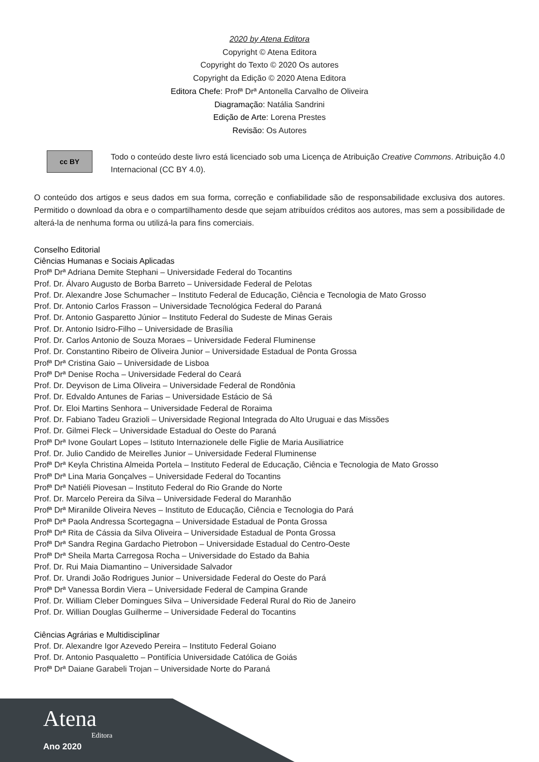2020 by Atena Editora
Copyright © Atena Editora
Copyright do Texto © 2020 Os autores
Copyright da Edição © 2020 Atena Editora
Editora Chefe: Profª Drª Antonella Carvalho de Oliveira
Diagramação: Natália Sandrini
Edição de Arte: Lorena Prestes
Revisão: Os Autores
cc BY
Todo o conteúdo deste livro está licenciado sob uma Licença de Atribuição Creative Commons. Atribuição 4.0 Internacional (CC BY 4.0).
O conteúdo dos artigos e seus dados em sua forma, correção e confiabilidade são de responsabilidade exclusiva dos autores. Permitido o download da obra e o compartilhamento desde que sejam atribuídos créditos aos autores, mas sem a possibilidade de alterá-la de nenhuma forma ou utilizá-la para fins comerciais.
Conselho Editorial
Ciências Humanas e Sociais Aplicadas
Profª Drª Adriana Demite Stephani – Universidade Federal do Tocantins
Prof. Dr. Álvaro Augusto de Borba Barreto – Universidade Federal de Pelotas
Prof. Dr. Alexandre Jose Schumacher – Instituto Federal de Educação, Ciência e Tecnologia de Mato Grosso
Prof. Dr. Antonio Carlos Frasson – Universidade Tecnológica Federal do Paraná
Prof. Dr. Antonio Gasparetto Júnior – Instituto Federal do Sudeste de Minas Gerais
Prof. Dr. Antonio Isidro-Filho – Universidade de Brasília
Prof. Dr. Carlos Antonio de Souza Moraes – Universidade Federal Fluminense
Prof. Dr. Constantino Ribeiro de Oliveira Junior – Universidade Estadual de Ponta Grossa
Profª Drª Cristina Gaio – Universidade de Lisboa
Profª Drª Denise Rocha – Universidade Federal do Ceará
Prof. Dr. Deyvison de Lima Oliveira – Universidade Federal de Rondônia
Prof. Dr. Edvaldo Antunes de Farias – Universidade Estácio de Sá
Prof. Dr. Eloi Martins Senhora – Universidade Federal de Roraima
Prof. Dr. Fabiano Tadeu Grazioli – Universidade Regional Integrada do Alto Uruguai e das Missões
Prof. Dr. Gilmei Fleck – Universidade Estadual do Oeste do Paraná
Profª Drª Ivone Goulart Lopes – Istituto Internazionele delle Figlie de Maria Ausiliatrice
Prof. Dr. Julio Candido de Meirelles Junior – Universidade Federal Fluminense
Profª Drª Keyla Christina Almeida Portela – Instituto Federal de Educação, Ciência e Tecnologia de Mato Grosso
Profª Drª Lina Maria Gonçalves – Universidade Federal do Tocantins
Profª Drª Natiéli Piovesan – Instituto Federal do Rio Grande do Norte
Prof. Dr. Marcelo Pereira da Silva – Universidade Federal do Maranhão
Profª Drª Miranilde Oliveira Neves – Instituto de Educação, Ciência e Tecnologia do Pará
Profª Drª Paola Andressa Scortegagna – Universidade Estadual de Ponta Grossa
Profª Drª Rita de Cássia da Silva Oliveira – Universidade Estadual de Ponta Grossa
Profª Drª Sandra Regina Gardacho Pietrobon – Universidade Estadual do Centro-Oeste
Profª Drª Sheila Marta Carregosa Rocha – Universidade do Estado da Bahia
Prof. Dr. Rui Maia Diamantino – Universidade Salvador
Prof. Dr. Urandi João Rodrigues Junior – Universidade Federal do Oeste do Pará
Profª Drª Vanessa Bordin Viera – Universidade Federal de Campina Grande
Prof. Dr. William Cleber Domingues Silva – Universidade Federal Rural do Rio de Janeiro
Prof. Dr. Willian Douglas Guilherme – Universidade Federal do Tocantins
Ciências Agrárias e Multidisciplinar
Prof. Dr. Alexandre Igor Azevedo Pereira – Instituto Federal Goiano
Prof. Dr. Antonio Pasqualetto – Pontifícia Universidade Católica de Goiás
Profª Drª Daiane Garabeli Trojan – Universidade Norte do Paraná
Atena
Editora
Ano 2020